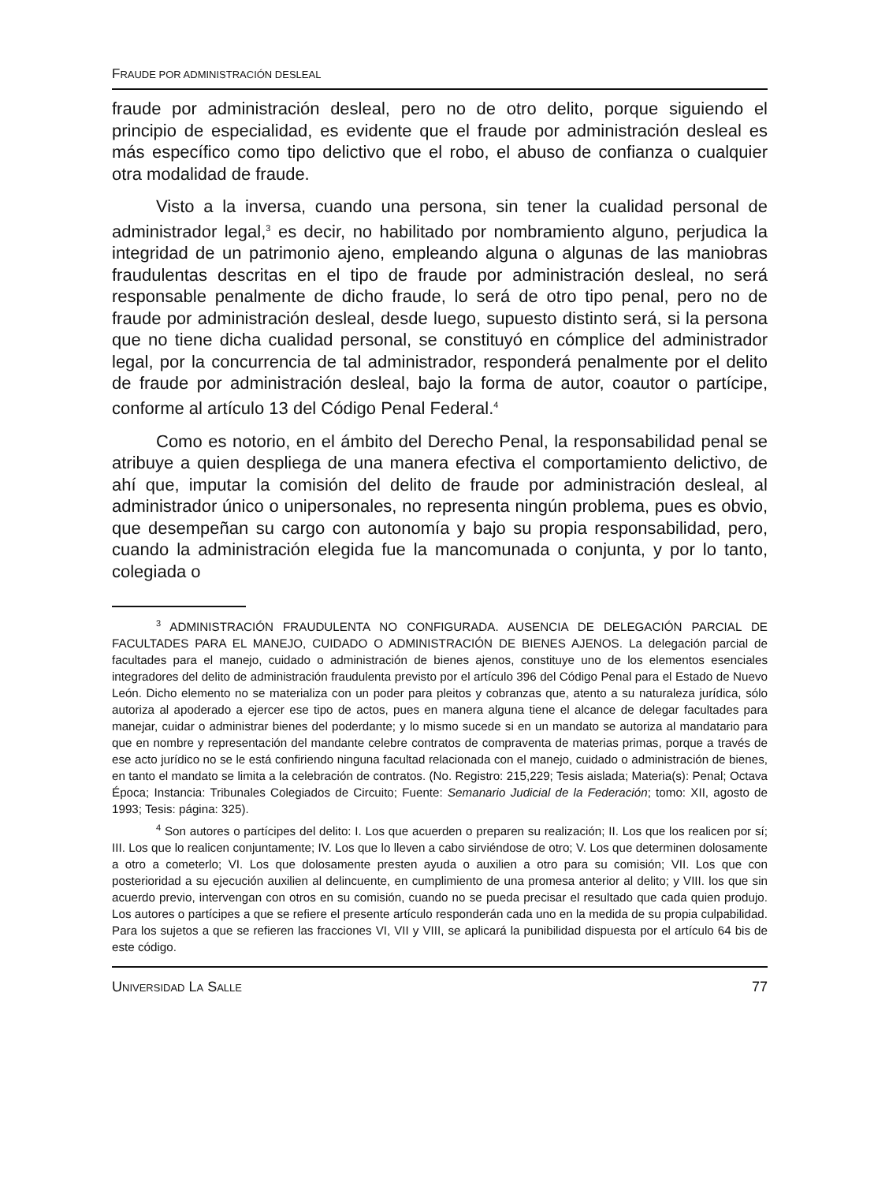FRAUDE POR ADMINISTRACIÓN DESLEAL
fraude por administración desleal, pero no de otro delito, porque siguiendo el principio de especialidad, es evidente que el fraude por administración desleal es más específico como tipo delictivo que el robo, el abuso de confianza o cualquier otra modalidad de fraude.
Visto a la inversa, cuando una persona, sin tener la cualidad personal de administrador legal,<sup>3</sup> es decir, no habilitado por nombramiento alguno, perjudica la integridad de un patrimonio ajeno, empleando alguna o algunas de las maniobras fraudulentas descritas en el tipo de fraude por administración desleal, no será responsable penalmente de dicho fraude, lo será de otro tipo penal, pero no de fraude por administración desleal, desde luego, supuesto distinto será, si la persona que no tiene dicha cualidad personal, se constituyó en cómplice del administrador legal, por la concurrencia de tal administrador, responderá penalmente por el delito de fraude por administración desleal, bajo la forma de autor, coautor o partícipe, conforme al artículo 13 del Código Penal Federal.<sup>4</sup>
Como es notorio, en el ámbito del Derecho Penal, la responsabilidad penal se atribuye a quien despliega de una manera efectiva el comportamiento delictivo, de ahí que, imputar la comisión del delito de fraude por administración desleal, al administrador único o unipersonales, no representa ningún problema, pues es obvio, que desempeñan su cargo con autonomía y bajo su propia responsabilidad, pero, cuando la administración elegida fue la mancomunada o conjunta, y por lo tanto, colegiada o
<sup>3</sup> ADMINISTRACIÓN FRAUDULENTA NO CONFIGURADA. AUSENCIA DE DELEGACIÓN PARCIAL DE FACULTADES PARA EL MANEJO, CUIDADO O ADMINISTRACIÓN DE BIENES AJENOS. La delegación parcial de facultades para el manejo, cuidado o administración de bienes ajenos, constituye uno de los elementos esenciales integradores del delito de administración fraudulenta previsto por el artículo 396 del Código Penal para el Estado de Nuevo León. Dicho elemento no se materializa con un poder para pleitos y cobranzas que, atento a su naturaleza jurídica, sólo autoriza al apoderado a ejercer ese tipo de actos, pues en manera alguna tiene el alcance de delegar facultades para manejar, cuidar o administrar bienes del poderdante; y lo mismo sucede si en un mandato se autoriza al mandatario para que en nombre y representación del mandante celebre contratos de compraventa de materias primas, porque a través de ese acto jurídico no se le está confiriendo ninguna facultad relacionada con el manejo, cuidado o administración de bienes, en tanto el mandato se limita a la celebración de contratos. (No. Registro: 215,229; Tesis aislada; Materia(s): Penal; Octava Época; Instancia: Tribunales Colegiados de Circuito; Fuente: Semanario Judicial de la Federación; tomo: XII, agosto de 1993; Tesis: página: 325).
<sup>4</sup> Son autores o partícipes del delito: I. Los que acuerden o preparen su realización; II. Los que los realicen por sí; III. Los que lo realicen conjuntamente; IV. Los que lo lleven a cabo sirviéndose de otro; V. Los que determinen dolosamente a otro a cometerlo; VI. Los que dolosamente presten ayuda o auxilien a otro para su comisión; VII. Los que con posterioridad a su ejecución auxilien al delincuente, en cumplimiento de una promesa anterior al delito; y VIII. los que sin acuerdo previo, intervengan con otros en su comisión, cuando no se pueda precisar el resultado que cada quien produjo. Los autores o partícipes a que se refiere el presente artículo responderán cada uno en la medida de su propia culpabilidad. Para los sujetos a que se refieren las fracciones VI, VII y VIII, se aplicará la punibilidad dispuesta por el artículo 64 bis de este código.
UNIVERSIDAD LA SALLE 77